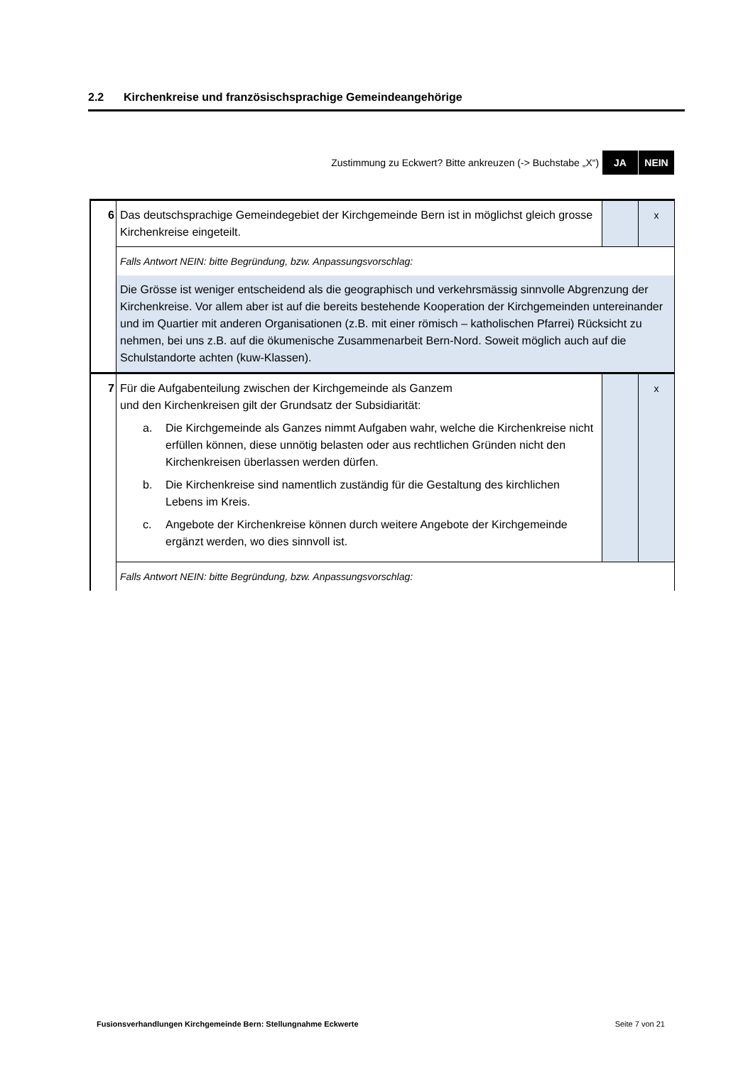2.2 Kirchenkreise und französischsprachige Gemeindeangehörige
Zustimmung zu Eckwert? Bitte ankreuzen (-> Buchstabe „X“) JA NEIN
| 6 | Das deutschsprachige Gemeindegebiet der Kirchgemeinde Bern ist in möglichst gleich grosse Kirchenkreise eingeteilt. | | x |
| | Falls Antwort NEIN: bitte Begründung, bzw. Anpassungsvorschlag: | | |
| | Die Grösse ist weniger entscheidend als die geographisch und verkehrsmässig sinnvolle Abgrenzung der Kirchenkreise. Vor allem aber ist auf die bereits bestehende Kooperation der Kirchgemeinden untereinander und im Quartier mit anderen Organisationen (z.B. mit einer römisch – katholischen Pfarrei) Rücksicht zu nehmen, bei uns z.B. auf die ökumenische Zusammenarbeit Bern-Nord. Soweit möglich auch auf die Schulstandorte achten (kuw-Klassen). | | |
| 7 | Für die Aufgabenteilung zwischen der Kirchgemeinde als Ganzem und den Kirchenkreisen gilt der Grundsatz der Subsidiarität: a. Die Kirchgemeinde als Ganzes nimmt Aufgaben wahr, welche die Kirchenkreise nicht erfüllen können, diese unnötig belasten oder aus rechtlichen Gründen nicht den Kirchenkreisen überlassen werden dürfen. b. Die Kirchenkreise sind namentlich zuständig für die Gestaltung des kirchlichen Lebens im Kreis. c. Angebote der Kirchenkreise können durch weitere Angebote der Kirchgemeinde ergänzt werden, wo dies sinnvoll ist. | | x |
| | Falls Antwort NEIN: bitte Begründung, bzw. Anpassungsvorschlag: | | |
Fusionsverhandlungen Kirchgemeinde Bern: Stellungnahme Eckwerte Seite 7 von 21